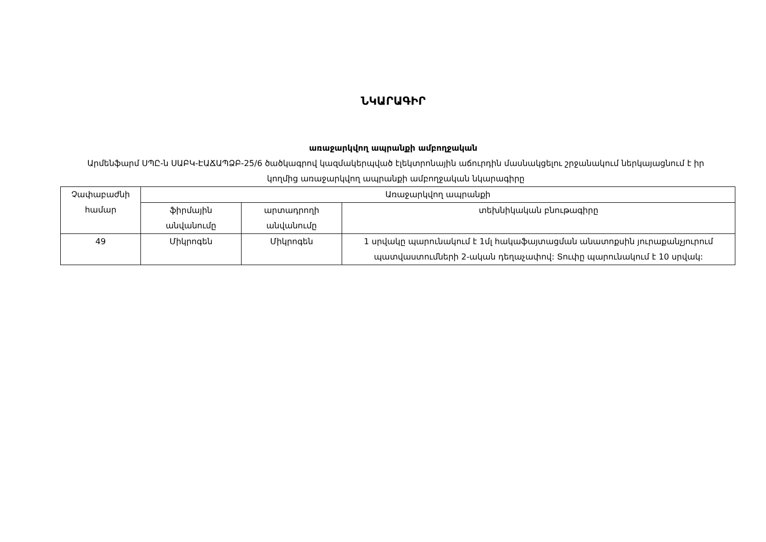ՆԿԱՐԱԳԻՐ
առաջարկվող ապրանքի ամբողջական
Արմենֆարմ ՍՊԸ-ն ՍԱԲԿ-ԷԱՃԱՊՁԲ-25/6 ծածկագրով կազմակերպված էլեկտրոնային աճուրդին մասնակցելու շրջանակում ներկայացնում է իր կողմից առաջարկվող ապրանքի ամբողջական նկարագիրը
| Չափաբաժնի համար | Առաջարկվող ապրանքի | | |
| | ֆիրմային անվանումը | արտադրողի անվանումը | տեխնիկական բնութագիրը |
| 49 | Միկրոգեն | Միկրոգեն | 1 սրվակը պարունակում է 1մլ հակաֆայտացման անատոքսին յուրաքանչյուրում պատվաստումների 2-ական դեղաչափով: Տուփը պարունակում է 10 սրվակ: |